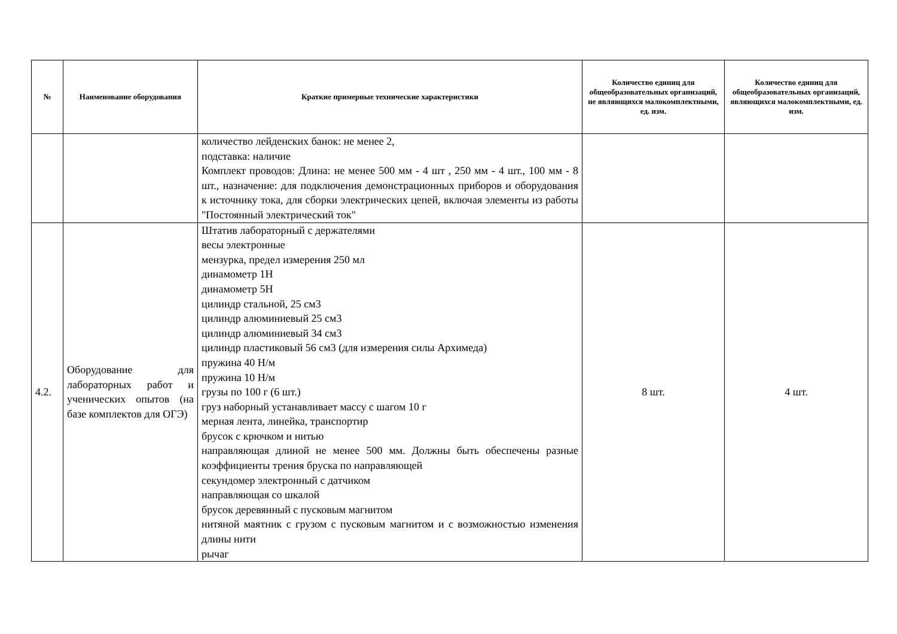| № | Наименование оборудования | Краткие примерные технические характеристики | Количество единиц для общеобразовательных организаций, не являющихся малокомплектными, ед. изм. | Количество единиц для общеобразовательных организаций, являющихся малокомплектными, ед. изм. |
| --- | --- | --- | --- | --- |
| | | количество лейденских банок: не менее 2, подставка: наличие Комплект проводов: Длина: не менее 500 мм - 4 шт , 250 мм - 4 шт., 100 мм - 8 шт., назначение: для подключения демонстрационных приборов и оборудования к источнику тока, для сборки электрических цепей, включая элементы из работы "Постоянный электрический ток" | | |
| 4.2. | Оборудование для лабораторных работ и ученических опытов (на базе комплектов для ОГЭ) | Штатив лабораторный с держателями весы электронные мензурка, предел измерения 250 мл динамометр 1Н динамометр 5Н цилиндр стальной, 25 см3 цилиндр алюминиевый 25 см3 цилиндр алюминиевый 34 см3 цилиндр пластиковый 56 см3 (для измерения силы Архимеда) пружина 40 Н/м пружина 10 Н/м грузы по 100 г (6 шт.) груз наборный устанавливает массу с шагом 10 г мерная лента, линейка, транспортир брусок с крючком и нитью направляющая длиной не менее 500 мм. Должны быть обеспечены разные коэффициенты трения бруска по направляющей секундомер электронный с датчиком направляющая со шкалой брусок деревянный с пусковым магнитом нитяной маятник с грузом с пусковым магнитом и с возможностью изменения длины нити рычаг | 8 шт. | 4 шт. |